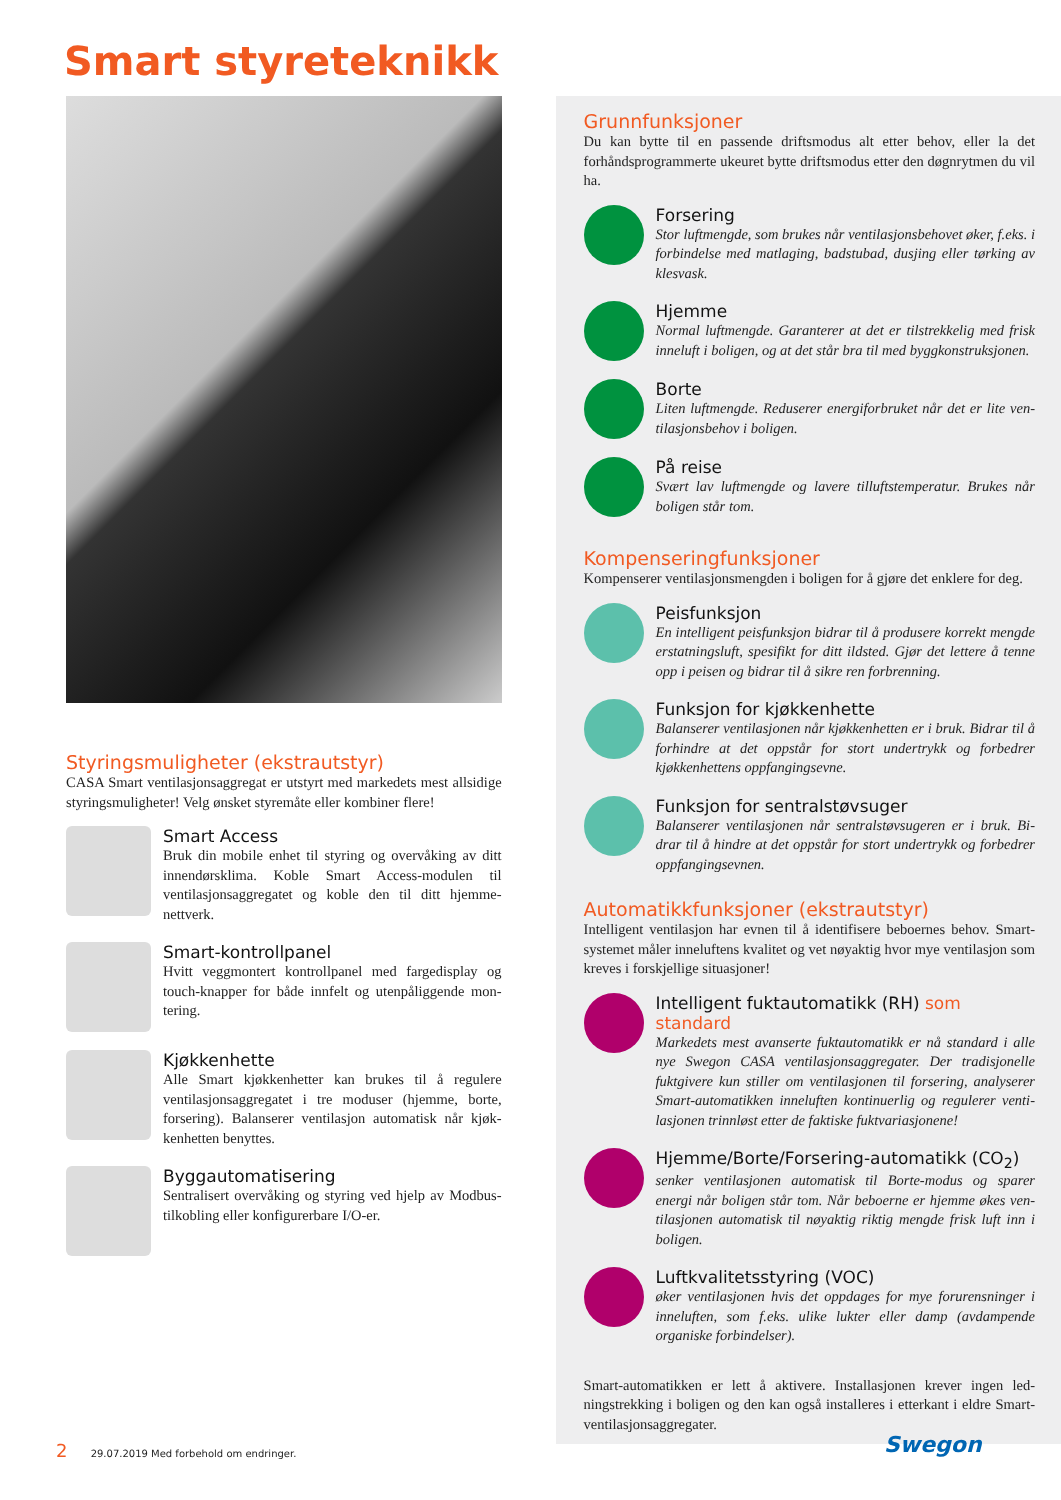Smart styreteknikk
Styringsmuligheter (ekstrautstyr)
CASA Smart ventilasjonsaggregat er utstyrt med markedets mest allsidige styringsmuligheter! Velg ønsket styremåte eller kombiner flere!
Smart Access
Bruk din mobile enhet til styring og overvåking av ditt innendørsklima. Koble Smart Access-modulen til ventilasjonsaggregatet og koble den til ditt hjemme­nettverk.
Smart-kontrollpanel
Hvitt veggmontert kontrollpanel med fargedisplay og touch-knapper for både innfelt og utenpåliggende mon­tering.
Kjøkkenhette
Alle Smart kjøkkenhetter kan brukes til å regulere ventilasjonsaggregatet i tre moduser (hjemme, borte, forsering). Balanserer ventilasjon automatisk når kjøk­kenhetten benyttes.
Byggautomatisering
Sentralisert overvåking og styring ved hjelp av Mod­bus-tilkobling eller konfigurerbare I/O-er.
Grunnfunksjoner
Du kan bytte til en passende driftsmodus alt etter behov, eller la det forhåndsprogrammerte ukeuret bytte driftsmodus etter den døgnrytmen du vil ha.
Forsering
Stor luftmengde, som brukes når ventilasjonsbehovet øker, f.eks. i forbindelse med matlaging, badstubad, dusjing eller tørking av klesvask.
Hjemme
Normal luftmengde. Garanterer at det er tilstrekkelig med frisk inneluft i boligen, og at det står bra til med byggkonstruksjonen.
Borte
Liten luftmengde. Reduserer energiforbruket når det er lite ven­tilasjonsbehov i boligen.
På reise
Svært lav luftmengde og lavere tilluftstemperatur. Brukes når boligen står tom.
Kompenseringfunksjoner
Kompenserer ventilasjonsmengden i boligen for å gjøre det enklere for deg.
Peisfunksjon
En intelligent peisfunksjon bidrar til å produsere korrekt meng­de erstatningsluft, spesifikt for ditt ildsted. Gjør det lettere å tenne opp i peisen og bidrar til å sikre ren forbrenning.
Funksjon for kjøkkenhette
Balanserer ventilasjonen når kjøkkenhetten er i bruk. Bidrar til å forhindre at det oppstår for stort undertrykk og forbedrer kjøkkenhettens oppfangingsevne.
Funksjon for sentralstøvsuger
Balanserer ventilasjonen når sentralstøvsugeren er i bruk. Bi­drar til å hindre at det oppstår for stort undertrykk og forbedrer oppfangingsevnen.
Automatikkfunksjoner (ekstrautstyr)
Intelligent ventilasjon har evnen til å identifisere beboernes behov. Smart-systemet måler inneluftens kvalitet og vet nøyaktig hvor mye ven­tilasjon som kreves i forskjellige situasjoner!
Intelligent fuktautomatikk (RH) som standard
Markedets mest avanserte fuktautomatikk er nå standard i alle nye Swegon CASA ventilasjonsaggregater. Der tradisjonelle fuktgivere kun stiller om ventilasjonen til forsering, analyserer Smart-automatikken inneluften kontinuerlig og regulerer venti­lasjonen trinnløst etter de faktiske fuktvariasjonene!
Hjemme/Borte/Forsering-automatikk (CO<sub>2</sub>)
senker ventilasjonen automatisk til Borte-modus og sparer energi når boligen står tom. Når beboerne er hjemme økes ven­tilasjonen automatisk til nøyaktig riktig mengde frisk luft inn i boligen.
Luftkvalitetsstyring (VOC)
øker ventilasjonen hvis det oppdages for mye forurensninger i inneluften, som f.eks. ulike lukter eller damp (avdampende organiske forbindelser).
Smart-automatikken er lett å aktivere. Installasjonen krever ingen led­ningstrekking i boligen og den kan også installeres i etterkant i eldre Smart-ventilasjonsaggregater.
2 29.07.2019 Med forbehold om endringer.
Swegon